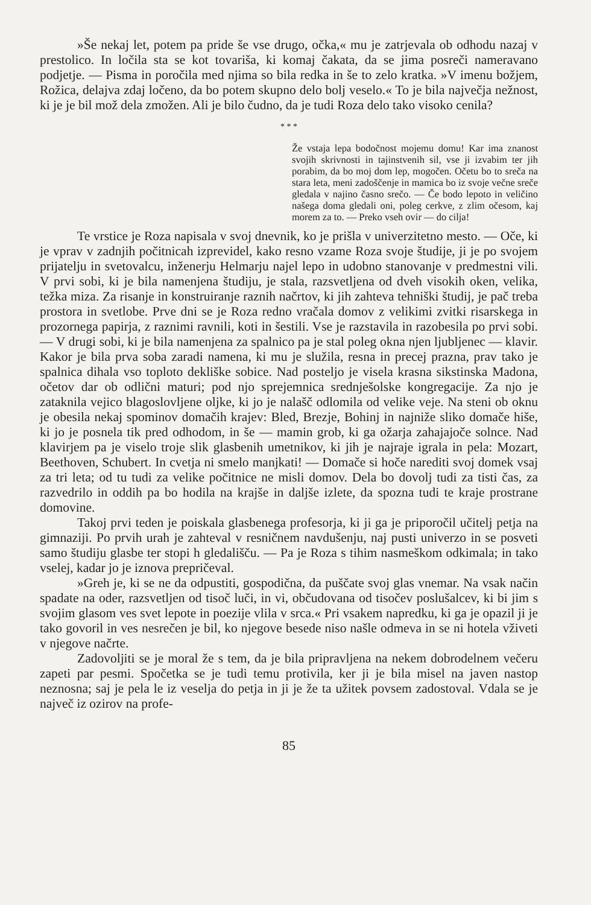»Še nekaj let, potem pa pride še vse drugo, očka,« mu je zatrjevala ob odhodu nazaj v prestolico. In ločila sta se kot tovariša, ki komaj čakata, da se jima posreči nameravano podjetje. — Pisma in poročila med njima so bila redka in še to zelo kratka. »V imenu božjem, Rožica, delajva zdaj ločeno, da bo potem skupno delo bolj veselo.« To je bila največja nežnost, ki je je bil mož dela zmožen. Ali je bilo čudno, da je tudi Roza delo tako visoko cenila?
* * *
Že vstaja lepa bodočnost mojemu domu! Kar ima znanost svojih skrivnosti in tajinstvenih sil, vse ji izvabim ter jih porabim, da bo moj dom lep, mogočen. Očetu bo to sreča na stara leta, meni zadoščenje in mamica bo iz svoje večne sreče gledala v najino časno srečo. — Če bodo lepoto in veličino našega doma gledali oni, poleg cerkve, z zlim očesom, kaj morem za to. — Preko vseh ovir — do cilja!
Te vrstice je Roza napisala v svoj dnevnik, ko je prišla v univerzitetno mesto. — Oče, ki je vprav v zadnjih počitnicah izprevidel, kako resno vzame Roza svoje študije, ji je po svojem prijatelju in svetovalcu, inženerju Helmarju najel lepo in udobno stanovanje v predmestni vili. V prvi sobi, ki je bila namenjena študiju, je stala, razsvetljena od dveh visokih oken, velika, težka miza. Za risanje in konstruiranje raznih načrtov, ki jih zahteva tehniški študij, je pač treba prostora in svetlobe. Prve dni se je Roza redno vračala domov z velikimi zvitki risarskega in prozornega papirja, z raznimi ravnili, koti in šestili. Vse je razstavila in razobesila po prvi sobi. — V drugi sobi, ki je bila namenjena za spalnico pa je stal poleg okna njen ljubljenec — klavir. Kakor je bila prva soba zaradi namena, ki mu je služila, resna in precej prazna, prav tako je spalnica dihala vso toploto dekliške sobice. Nad posteljo je visela krasna sikstinska Madona, očetov dar ob odlični maturi; pod njo sprejemnica srednješolske kongregacije. Za njo je zataknila vejico blagoslovljene oljke, ki jo je nalašč odlomila od velike veje. Na steni ob oknu je obesila nekaj spominov domačih krajev: Bled, Brezje, Bohinj in najniže sliko domače hiše, ki jo je posnela tik pred odhodom, in še — mamin grob, ki ga ožarja zahajajoče solnce. Nad klavirjem pa je viselo troje slik glasbenih umetnikov, ki jih je najraje igrala in pela: Mozart, Beethoven, Schubert. In cvetja ni smelo manjkati! — Domače si hoče narediti svoj domek vsaj za tri leta; od tu tudi za velike počitnice ne misli domov. Dela bo dovolj tudi za tisti čas, za razvedrilo in oddih pa bo hodila na krajše in daljše izlete, da spozna tudi te kraje prostrane domovine.
Takoj prvi teden je poiskala glasbenega profesorja, ki ji ga je priporočil učitelj petja na gimnaziji. Po prvih urah je zahteval v resničnem navdušenju, naj pusti univerzo in se posveti samo študiju glasbe ter stopi h gledališču. — Pa je Roza s tihim nasmeškom odkimala; in tako vselej, kadar jo je iznova prepričeval.
»Greh je, ki se ne da odpustiti, gospodična, da puščate svoj glas vnemar. Na vsak način spadate na oder, razsvetljen od tisoč luči, in vi, občudovana od tisočev poslušalcev, ki bi jim s svojim glasom ves svet lepote in poezije vlila v srca.« Pri vsakem napredku, ki ga je opazil ji je tako govoril in ves nesrečen je bil, ko njegove besede niso našle odmeva in se ni hotela vživeti v njegove načrte.
Zadovoljiti se je moral že s tem, da je bila pripravljena na nekem dobrodelnem večeru zapeti par pesmi. Spočetka se je tudi temu protivila, ker ji je bila misel na javen nastop neznosna; saj je pela le iz veselja do petja in ji je že ta užitek povsem zadostoval. Vdala se je največ iz ozirov na profe-
85